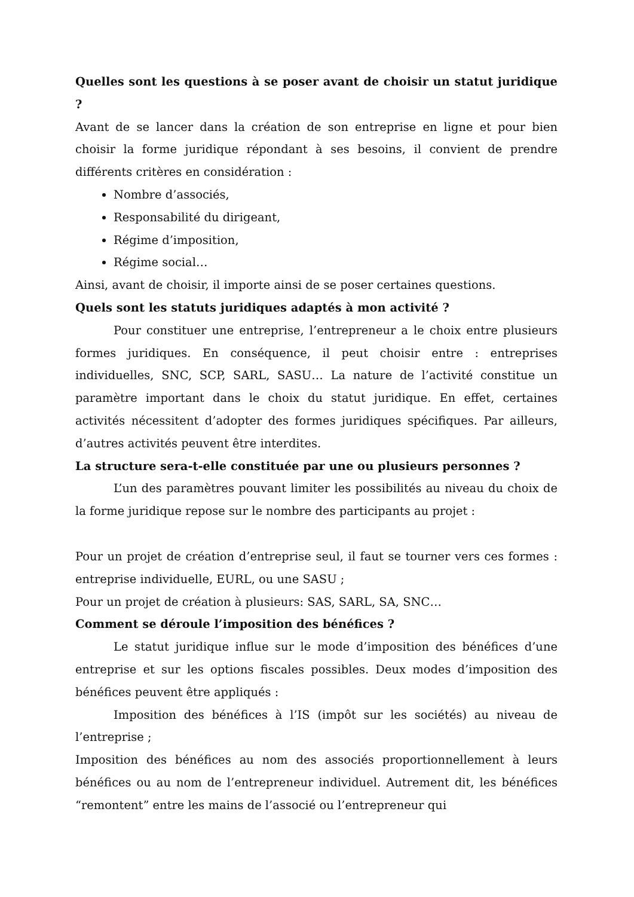Quelles sont les questions à se poser avant de choisir un statut juridique ?
Avant de se lancer dans la création de son entreprise en ligne et pour bien choisir la forme juridique répondant à ses besoins, il convient de prendre différents critères en considération :
Nombre d’associés,
Responsabilité du dirigeant,
Régime d’imposition,
Régime social…
Ainsi, avant de choisir, il importe ainsi de se poser certaines questions.
Quels sont les statuts juridiques adaptés à mon activité ?
Pour constituer une entreprise, l’entrepreneur a le choix entre plusieurs formes juridiques. En conséquence, il peut choisir entre : entreprises individuelles, SNC, SCP, SARL, SASU… La nature de l’activité constitue un paramètre important dans le choix du statut juridique. En effet, certaines activités nécessitent d’adopter des formes juridiques spécifiques. Par ailleurs, d’autres activités peuvent être interdites.
La structure sera-t-elle constituée par une ou plusieurs personnes ?
L’un des paramètres pouvant limiter les possibilités au niveau du choix de la forme juridique repose sur le nombre des participants au projet :
Pour un projet de création d’entreprise seul, il faut se tourner vers ces formes : entreprise individuelle, EURL, ou une SASU ;
Pour un projet de création à plusieurs: SAS, SARL, SA, SNC…
Comment se déroule l’imposition des bénéfices ?
Le statut juridique influe sur le mode d’imposition des bénéfices d’une entreprise et sur les options fiscales possibles. Deux modes d’imposition des bénéfices peuvent être appliqués :
Imposition des bénéfices à l’IS (impôt sur les sociétés) au niveau de l’entreprise ;
Imposition des bénéfices au nom des associés proportionnellement à leurs bénéfices ou au nom de l’entrepreneur individuel. Autrement dit, les bénéfices “remontent” entre les mains de l’associé ou l’entrepreneur qui